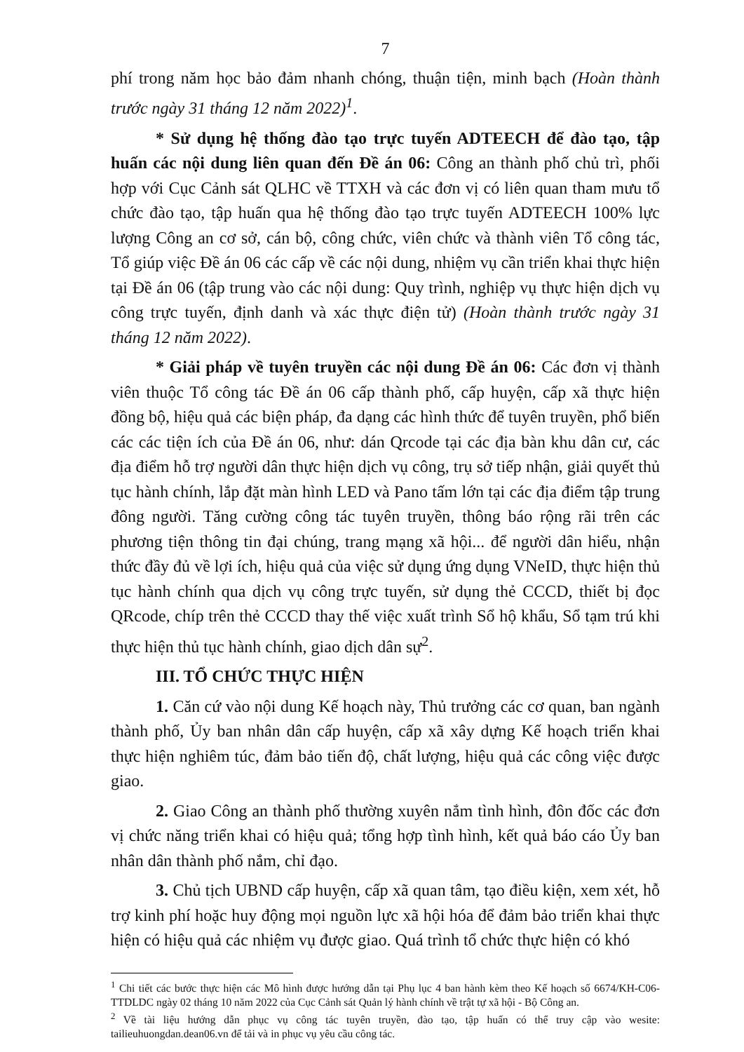7
phí trong năm học bảo đảm nhanh chóng, thuận tiện, minh bạch (Hoàn thành trước ngày 31 tháng 12 năm 2022)<sup>1</sup>.
* Sử dụng hệ thống đào tạo trực tuyến ADTEECH để đào tạo, tập huấn các nội dung liên quan đến Đề án 06: Công an thành phố chủ trì, phối hợp với Cục Cảnh sát QLHC về TTXH và các đơn vị có liên quan tham mưu tổ chức đào tạo, tập huấn qua hệ thống đào tạo trực tuyến ADTEECH 100% lực lượng Công an cơ sở, cán bộ, công chức, viên chức và thành viên Tổ công tác, Tổ giúp việc Đề án 06 các cấp về các nội dung, nhiệm vụ cần triển khai thực hiện tại Đề án 06 (tập trung vào các nội dung: Quy trình, nghiệp vụ thực hiện dịch vụ công trực tuyến, định danh và xác thực điện tử) (Hoàn thành trước ngày 31 tháng 12 năm 2022).
* Giải pháp về tuyên truyền các nội dung Đề án 06: Các đơn vị thành viên thuộc Tổ công tác Đề án 06 cấp thành phố, cấp huyện, cấp xã thực hiện đồng bộ, hiệu quả các biện pháp, đa dạng các hình thức để tuyên truyền, phổ biến các các tiện ích của Đề án 06, như: dán Qrcode tại các địa bàn khu dân cư, các địa điểm hỗ trợ người dân thực hiện dịch vụ công, trụ sở tiếp nhận, giải quyết thủ tục hành chính, lắp đặt màn hình LED và Pano tấm lớn tại các địa điểm tập trung đông người. Tăng cường công tác tuyên truyền, thông báo rộng rãi trên các phương tiện thông tin đại chúng, trang mạng xã hội... để người dân hiểu, nhận thức đầy đủ về lợi ích, hiệu quả của việc sử dụng ứng dụng VNeID, thực hiện thủ tục hành chính qua dịch vụ công trực tuyến, sử dụng thẻ CCCD, thiết bị đọc QRcode, chíp trên thẻ CCCD thay thế việc xuất trình Sổ hộ khẩu, Sổ tạm trú khi thực hiện thủ tục hành chính, giao dịch dân sự<sup>2</sup>.
III. TỔ CHỨC THỰC HIỆN
1. Căn cứ vào nội dung Kế hoạch này, Thủ trưởng các cơ quan, ban ngành thành phố, Ủy ban nhân dân cấp huyện, cấp xã xây dựng Kế hoạch triển khai thực hiện nghiêm túc, đảm bảo tiến độ, chất lượng, hiệu quả các công việc được giao.
2. Giao Công an thành phố thường xuyên nắm tình hình, đôn đốc các đơn vị chức năng triển khai có hiệu quả; tổng hợp tình hình, kết quả báo cáo Ủy ban nhân dân thành phố nắm, chỉ đạo.
3. Chủ tịch UBND cấp huyện, cấp xã quan tâm, tạo điều kiện, xem xét, hỗ trợ kinh phí hoặc huy động mọi nguồn lực xã hội hóa để đảm bảo triển khai thực hiện có hiệu quả các nhiệm vụ được giao. Quá trình tổ chức thực hiện có khó
<sup>1</sup> Chi tiết các bước thực hiện các Mô hình được hướng dẫn tại Phụ lục 4 ban hành kèm theo Kế hoạch số 6674/KH-C06-TTDLDC ngày 02 tháng 10 năm 2022 của Cục Cảnh sát Quản lý hành chính về trật tự xã hội - Bộ Công an.
<sup>2</sup> Về tài liệu hướng dẫn phục vụ công tác tuyên truyền, đào tạo, tập huấn có thể truy cập vào wesite: tailieuhuongdan.dean06.vn để tải và in phục vụ yêu cầu công tác.